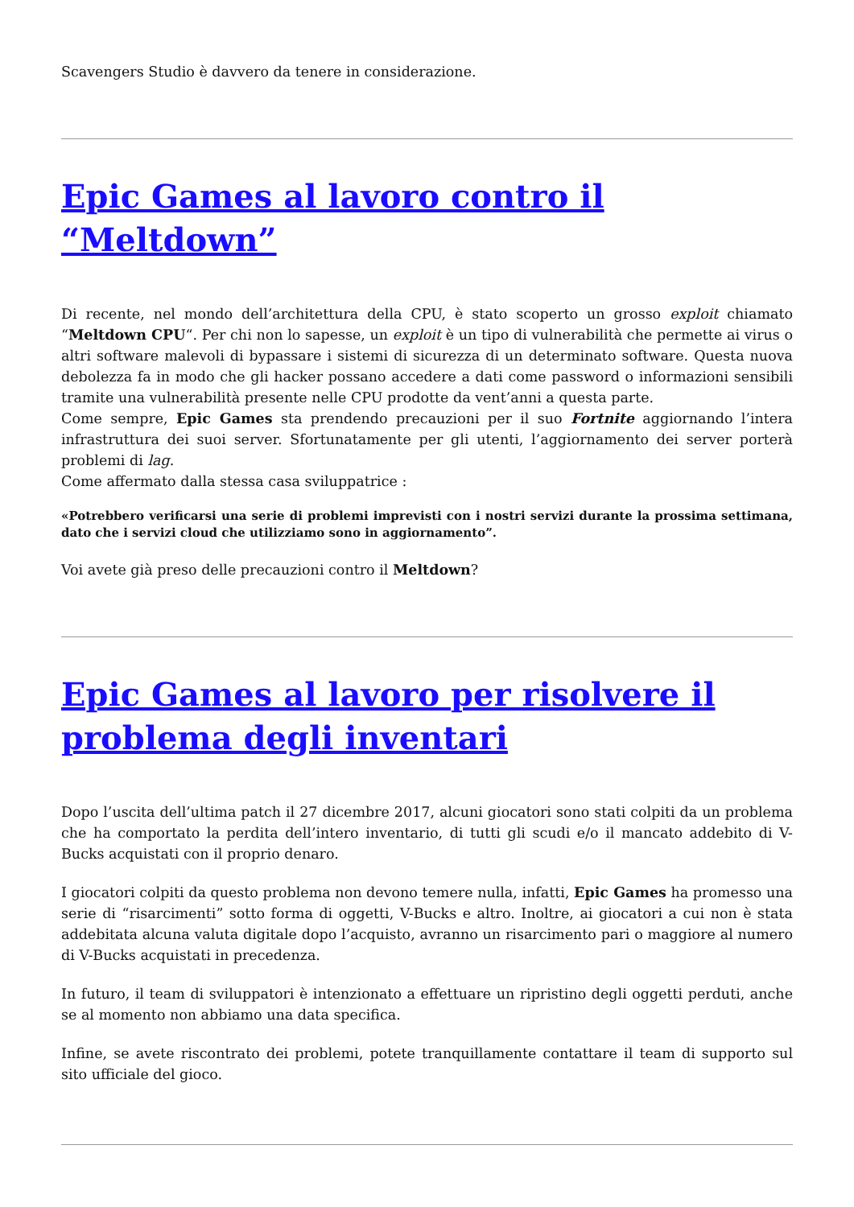Scavengers Studio è davvero da tenere in considerazione.
Epic Games al lavoro contro il “Meltdown”
Di recente, nel mondo dell’architettura della CPU, è stato scoperto un grosso exploit chiamato “Meltdown CPU“. Per chi non lo sapesse, un exploit è un tipo di vulnerabilità che permette ai virus o altri software malevoli di bypassare i sistemi di sicurezza di un determinato software. Questa nuova debolezza fa in modo che gli hacker possano accedere a dati come password o informazioni sensibili tramite una vulnerabilità presente nelle CPU prodotte da vent’anni a questa parte.
Come sempre, Epic Games sta prendendo precauzioni per il suo Fortnite aggiornando l’intera infrastruttura dei suoi server. Sfortunatamente per gli utenti, l’aggiornamento dei server porterà problemi di lag.
Come affermato dalla stessa casa sviluppatrice :
«Potrebbero verificarsi una serie di problemi imprevisti con i nostri servizi durante la prossima settimana, dato che i servizi cloud che utilizziamo sono in aggiornamento”.
Voi avete già preso delle precauzioni contro il Meltdown?
Epic Games al lavoro per risolvere il problema degli inventari
Dopo l’uscita dell’ultima patch il 27 dicembre 2017, alcuni giocatori sono stati colpiti da un problema che ha comportato la perdita dell’intero inventario, di tutti gli scudi e/o il mancato addebito di V-Bucks acquistati con il proprio denaro.
I giocatori colpiti da questo problema non devono temere nulla, infatti, Epic Games ha promesso una serie di “risarcimenti” sotto forma di oggetti, V-Bucks e altro. Inoltre, ai giocatori a cui non è stata addebitata alcuna valuta digitale dopo l’acquisto, avranno un risarcimento pari o maggiore al numero di V-Bucks acquistati in precedenza.
In futuro, il team di sviluppatori è intenzionato a effettuare un ripristino degli oggetti perduti, anche se al momento non abbiamo una data specifica.
Infine, se avete riscontrato dei problemi, potete tranquillamente contattare il team di supporto sul sito ufficiale del gioco.